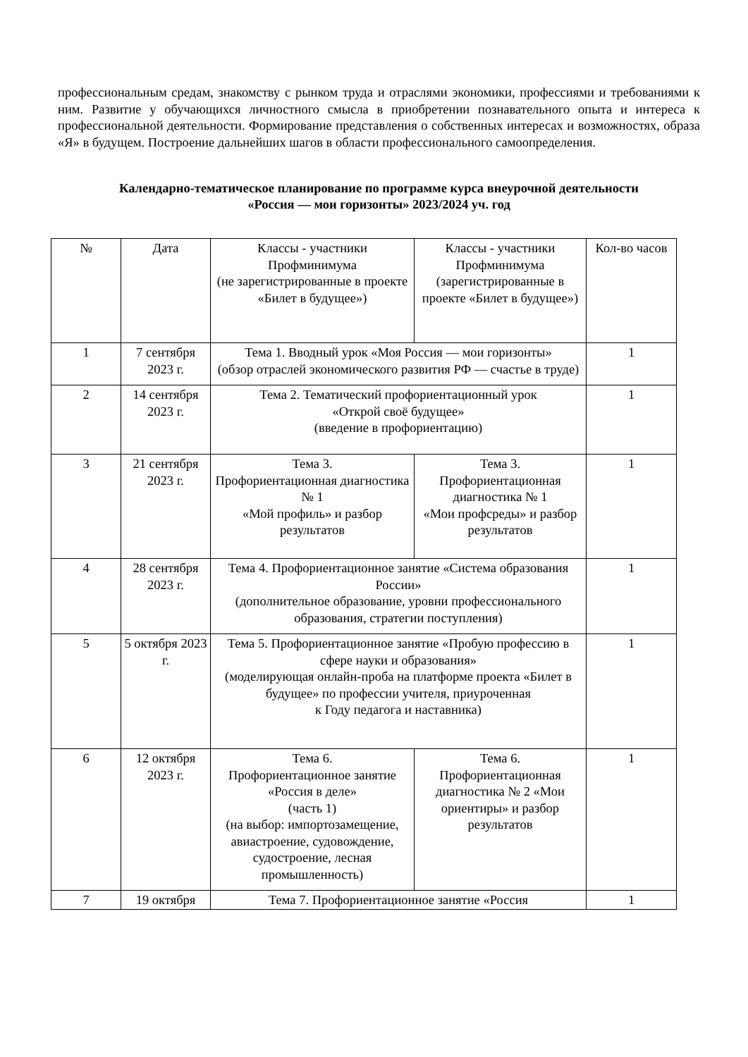профессиональным средам, знакомству с рынком труда и отраслями экономики, профессиями и требованиями к ним. Развитие у обучающихся личностного смысла в приобретении познавательного опыта и интереса к профессиональной деятельности. Формирование представления о собственных интересах и возможностях, образа «Я» в будущем. Построение дальнейших шагов в области профессионального самоопределения.
Календарно-тематическое планирование по программе курса внеурочной деятельности
«Россия — мои горизонты» 2023/2024 уч. год
| № | Дата | Классы - участники Профминимума (не зарегистрированные в проекте «Билет в будущее») | Классы - участники Профминимума (зарегистрированные в проекте «Билет в будущее») | Кол-во часов |
| 1 | 7 сентября 2023 г. | Тема 1. Вводный урок «Моя Россия — мои горизонты» (обзор отраслей экономического развития РФ — счастье в труде) | | 1 |
| 2 | 14 сентября 2023 г. | Тема 2. Тематический профориентационный урок «Открой своё будущее» (введение в профориентацию) | | 1 |
| 3 | 21 сентября 2023 г. | Тема 3. Профориентационная диагностика № 1 «Мой профиль» и разбор результатов | Тема 3. Профориентационная диагностика № 1 «Мои профсреды» и разбор результатов | 1 |
| 4 | 28 сентября 2023 г. | Тема 4. Профориентационное занятие «Система образования России» (дополнительное образование, уровни профессионального образования, стратегии поступления) | | 1 |
| 5 | 5 октября 2023 г. | Тема 5. Профориентационное занятие «Пробую профессию в сфере науки и образования» (моделирующая онлайн-проба на платформе проекта «Билет в будущее» по профессии учителя, приуроченная к Году педагога и наставника) | | 1 |
| 6 | 12 октября 2023 г. | Тема 6. Профориентационное занятие «Россия в деле» (часть 1) (на выбор: импортозамещение, авиастроение, судовождение, судостроение, лесная промышленность) | Тема 6. Профориентационная диагностика № 2 «Мои ориентиры» и разбор результатов | 1 |
| 7 | 19 октября | Тема 7. Профориентационное занятие «Россия | | 1 |